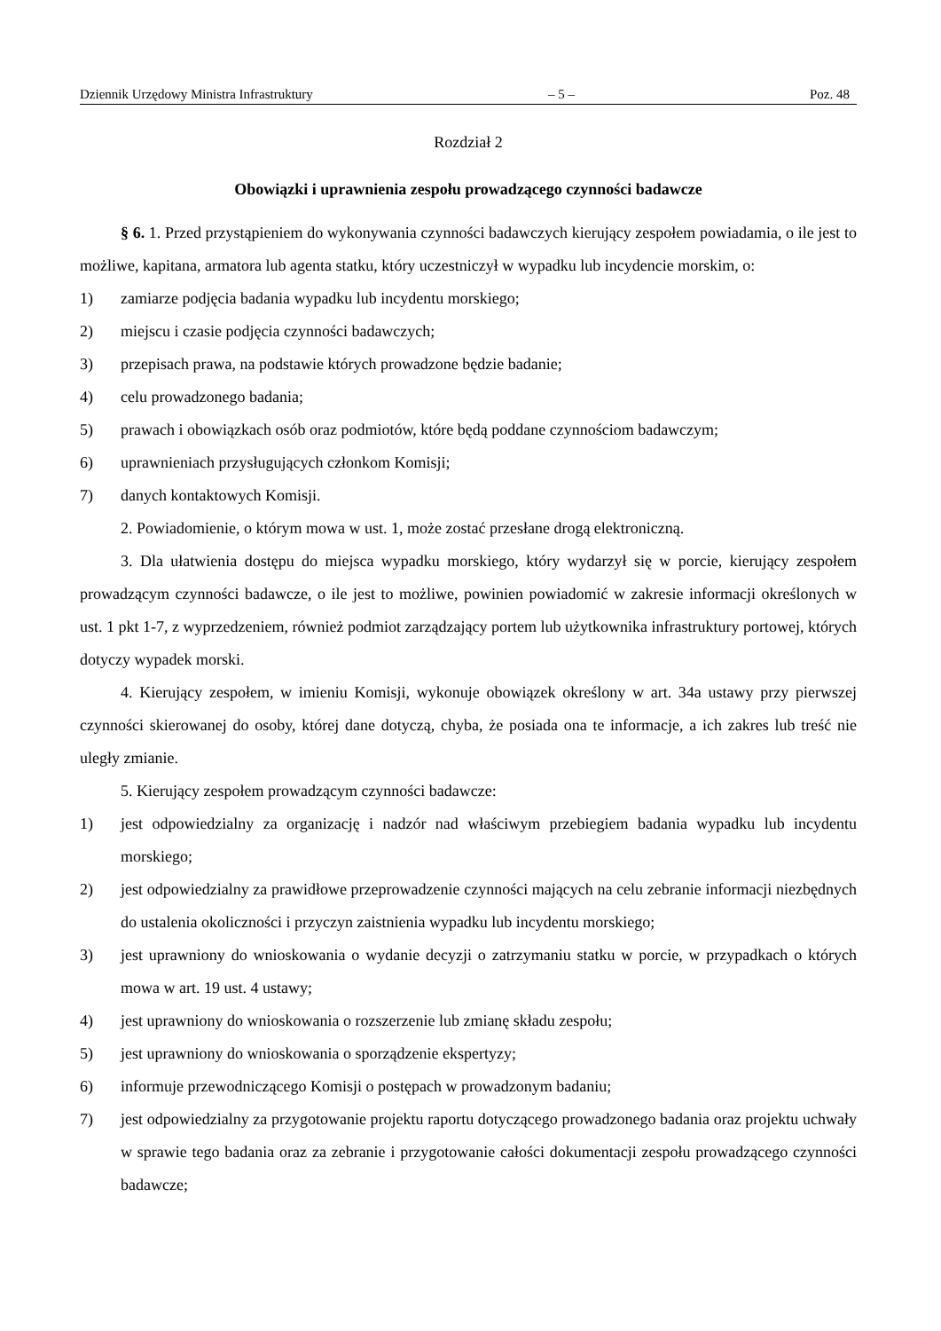Dziennik Urzędowy Ministra Infrastruktury – 5 – Poz. 48
Rozdział 2
Obowiązki i uprawnienia zespołu prowadzącego czynności badawcze
§ 6. 1. Przed przystąpieniem do wykonywania czynności badawczych kierujący zespołem powiadamia, o ile jest to możliwe, kapitana, armatora lub agenta statku, który uczestniczył w wypadku lub incydencie morskim, o:
1) zamiarze podjęcia badania wypadku lub incydentu morskiego;
2) miejscu i czasie podjęcia czynności badawczych;
3) przepisach prawa, na podstawie których prowadzone będzie badanie;
4) celu prowadzonego badania;
5) prawach i obowiązkach osób oraz podmiotów, które będą poddane czynnościom badawczym;
6) uprawnieniach przysługujących członkom Komisji;
7) danych kontaktowych Komisji.
2. Powiadomienie, o którym mowa w ust. 1, może zostać przesłane drogą elektroniczną.
3. Dla ułatwienia dostępu do miejsca wypadku morskiego, który wydarzył się w porcie, kierujący zespołem prowadzącym czynności badawcze, o ile jest to możliwe, powinien powiadomić w zakresie informacji określonych w ust. 1 pkt 1-7, z wyprzedzeniem, również podmiot zarządzający portem lub użytkownika infrastruktury portowej, których dotyczy wypadek morski.
4. Kierujący zespołem, w imieniu Komisji, wykonuje obowiązek określony w art. 34a ustawy przy pierwszej czynności skierowanej do osoby, której dane dotyczą, chyba, że posiada ona te informacje, a ich zakres lub treść nie uległy zmianie.
5. Kierujący zespołem prowadzącym czynności badawcze:
1) jest odpowiedzialny za organizację i nadzór nad właściwym przebiegiem badania wypadku lub incydentu morskiego;
2) jest odpowiedzialny za prawidłowe przeprowadzenie czynności mających na celu zebranie informacji niezbędnych do ustalenia okoliczności i przyczyn zaistnienia wypadku lub incydentu morskiego;
3) jest uprawniony do wnioskowania o wydanie decyzji o zatrzymaniu statku w porcie, w przypadkach o których mowa w art. 19 ust. 4 ustawy;
4) jest uprawniony do wnioskowania o rozszerzenie lub zmianę składu zespołu;
5) jest uprawniony do wnioskowania o sporządzenie ekspertyzy;
6) informuje przewodniczącego Komisji o postępach w prowadzonym badaniu;
7) jest odpowiedzialny za przygotowanie projektu raportu dotyczącego prowadzonego badania oraz projektu uchwały w sprawie tego badania oraz za zebranie i przygotowanie całości dokumentacji zespołu prowadzącego czynności badawcze;